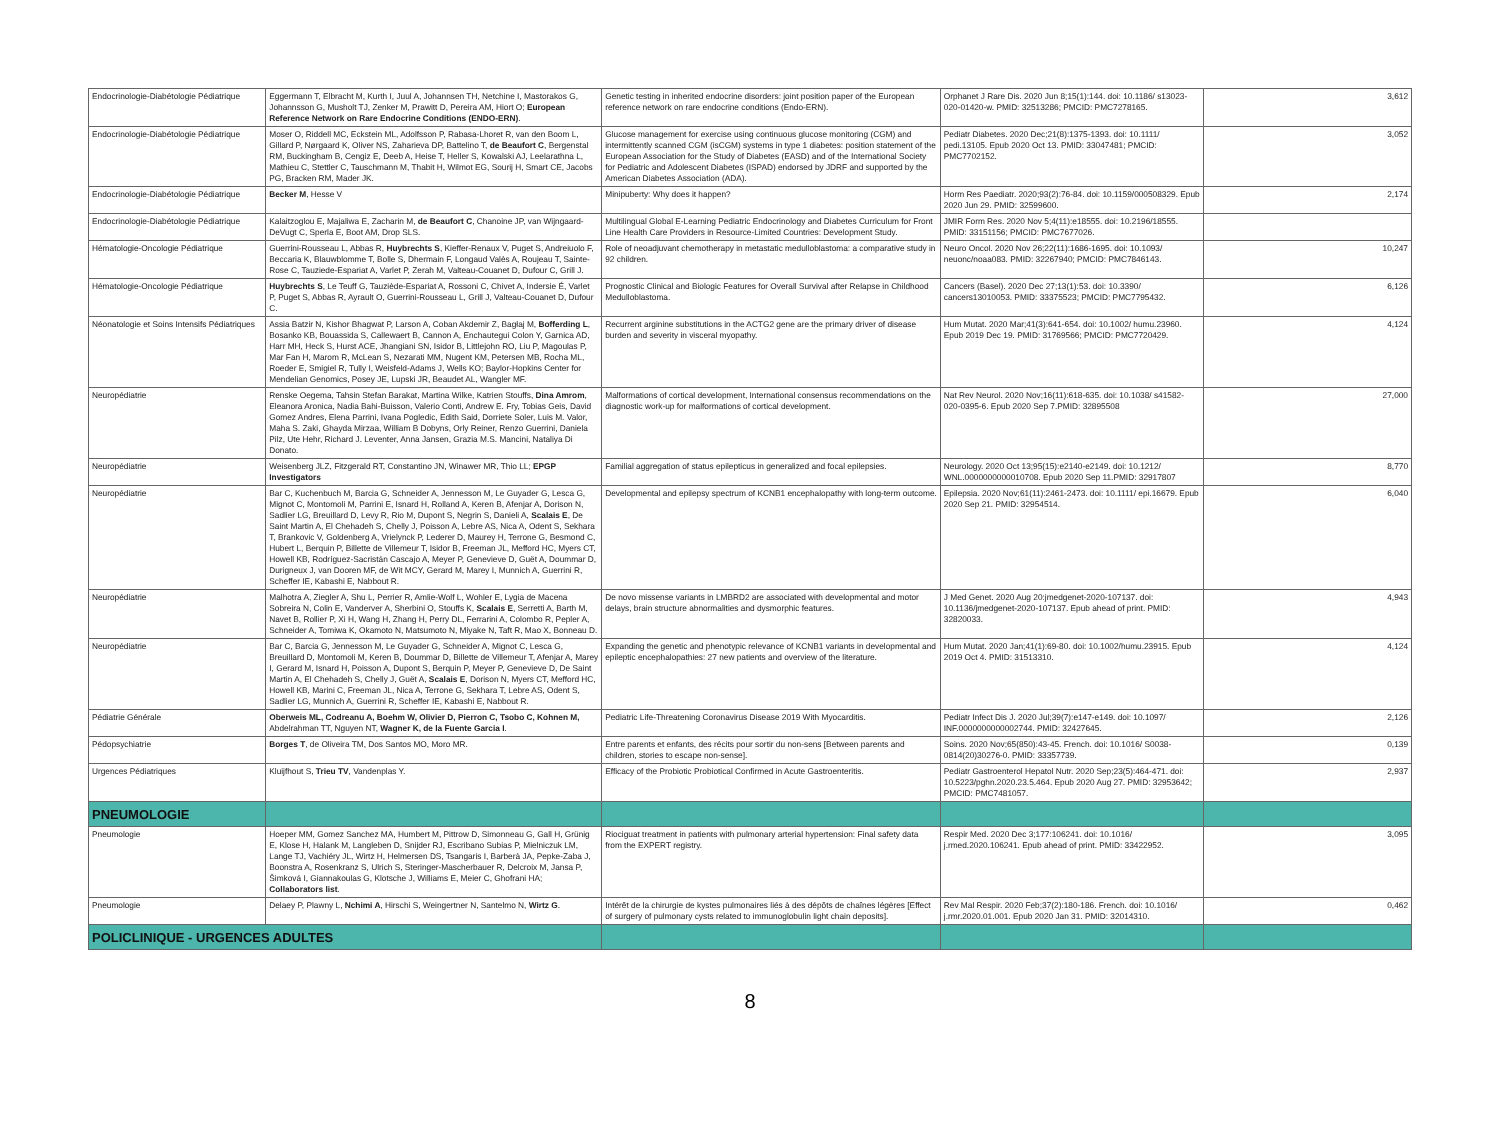| Endocrinologie-Diabétologie Pédiatrique | Eggermann T, Elbracht M, Kurth I, Juul A, Johannsen TH, Netchine I, Mastorakos G, Johannsson G, Musholt TJ, Zenker M, Prawitt D, Pereira AM, Hiort O; European Reference Network on Rare Endocrine Conditions (ENDO-ERN) . | Genetic testing in inherited endocrine disorders: joint position paper of the European reference network on rare endocrine conditions (Endo-ERN). | Orphanet J Rare Dis. 2020 Jun 8;15(1):144. doi: 10.1186/ s13023-020-01420-w. PMID: 32513286; PMCID: PMC7278165. | 3,612 |
| Endocrinologie-Diabétologie Pédiatrique | Moser O, Riddell MC, Eckstein ML, Adolfsson P, Rabasa-Lhoret R, van den Boom L, Gillard P, Nørgaard K, Oliver NS, Zaharieva DP, Battelino T, de Beaufort C , Bergenstal RM, Buckingham B, Cengiz E, Deeb A, Heise T, Heller S, Kowalski AJ, Leelarathna L, Mathieu C, Stettler C, Tauschmann M, Thabit H, Wilmot EG, Sourij H, Smart CE, Jacobs PG, Bracken RM, Mader JK. | Glucose management for exercise using continuous glucose monitoring (CGM) and intermittently scanned CGM (isCGM) systems in type 1 diabetes: position statement of the European Association for the Study of Diabetes (EASD) and of the International Society for Pediatric and Adolescent Diabetes (ISPAD) endorsed by JDRF and supported by the American Diabetes Association (ADA). | Pediatr Diabetes. 2020 Dec;21(8):1375-1393. doi: 10.1111/ pedi.13105. Epub 2020 Oct 13. PMID: 33047481; PMCID: PMC7702152. | 3,052 |
| Endocrinologie-Diabétologie Pédiatrique | Becker M , Hesse V | Minipuberty: Why does it happen? | Horm Res Paediatr. 2020;93(2):76-84. doi: 10.1159/000508329. Epub 2020 Jun 29. PMID: 32599600. | 2,174 |
| Endocrinologie-Diabétologie Pédiatrique | Kalaitzoglou E, Majaliwa E, Zacharin M, de Beaufort C , Chanoine JP, van Wijngaard-DeVugt C, Sperla E, Boot AM, Drop SLS. | Multilingual Global E-Learning Pediatric Endocrinology and Diabetes Curriculum for Front Line Health Care Providers in Resource-Limited Countries: Development Study. | JMIR Form Res. 2020 Nov 5;4(11):e18555. doi: 10.2196/18555. PMID: 33151156; PMCID: PMC7677026. | |
| Hématologie-Oncologie Pédiatrique | Guerrini-Rousseau L, Abbas R, Huybrechts S , Kieffer-Renaux V, Puget S, Andreiuolo F, Beccaria K, Blauwblomme T, Bolle S, Dhermain F, Longaud Valès A, Roujeau T, Sainte-Rose C, Tauziede-Espariat A, Varlet P, Zerah M, Valteau-Couanet D, Dufour C, Grill J. | Role of neoadjuvant chemotherapy in metastatic medulloblastoma: a comparative study in 92 children. | Neuro Oncol. 2020 Nov 26;22(11):1686-1695. doi: 10.1093/ neuonc/noaa083. PMID: 32267940; PMCID: PMC7846143. | 10,247 |
| Hématologie-Oncologie Pédiatrique | Huybrechts S , Le Teuff G, Tauziède-Espariat A, Rossoni C, Chivet A, Indersie É, Varlet P, Puget S, Abbas R, Ayrault O, Guerrini-Rousseau L, Grill J, Valteau-Couanet D, Dufour C. | Prognostic Clinical and Biologic Features for Overall Survival after Relapse in Childhood Medulloblastoma. | Cancers (Basel). 2020 Dec 27;13(1):53. doi: 10.3390/ cancers13010053. PMID: 33375523; PMCID: PMC7795432. | 6,126 |
| Néonatologie et Soins Intensifs Pédiatriques | Assia Batzir N, Kishor Bhagwat P, Larson A, Coban Akdemir Z, Bagłaj M, Bofferding L , Bosanko KB, Bouassida S, Callewaert B, Cannon A, Enchautegui Colon Y, Garnica AD, Harr MH, Heck S, Hurst ACE, Jhangiani SN, Isidor B, Littlejohn RO, Liu P, Magoulas P, Mar Fan H, Marom R, McLean S, Nezarati MM, Nugent KM, Petersen MB, Rocha ML, Roeder E, Smigiel R, Tully I, Weisfeld-Adams J, Wells KO; Baylor-Hopkins Center for Mendelian Genomics, Posey JE, Lupski JR, Beaudet AL, Wangler MF. | Recurrent arginine substitutions in the ACTG2 gene are the primary driver of disease burden and severity in visceral myopathy. | Hum Mutat. 2020 Mar;41(3):641-654. doi: 10.1002/ humu.23960. Epub 2019 Dec 19. PMID: 31769566; PMCID: PMC7720429. | 4,124 |
| Neuropédiatrie | Renske Oegema, Tahsin Stefan Barakat, Martina Wilke, Katrien Stouffs, Dina Amrom , Eleanora Aronica, Nadia Bahi-Buisson, Valerio Conti, Andrew E. Fry, Tobias Geis, David Gomez Andres, Elena Parrini, Ivana Pogledic, Edith Said, Dorriete Soler, Luis M. Valor, Maha S. Zaki, Ghayda Mirzaa, William B Dobyns, Orly Reiner, Renzo Guerrini, Daniela Pilz, Ute Hehr, Richard J. Leventer, Anna Jansen, Grazia M.S. Mancini, Nataliya Di Donato. | Malformations of cortical development, International consensus recommendations on the diagnostic work-up for malformations of cortical development. | Nat Rev Neurol. 2020 Nov;16(11):618-635. doi: 10.1038/ s41582-020-0395-6. Epub 2020 Sep 7.PMID: 32895508 | 27,000 |
| Neuropédiatrie | Weisenberg JLZ, Fitzgerald RT, Constantino JN, Winawer MR, Thio LL; EPGP Investigators | Familial aggregation of status epilepticus in generalized and focal epilepsies. | Neurology. 2020 Oct 13;95(15):e2140-e2149. doi: 10.1212/ WNL.0000000000010708. Epub 2020 Sep 11.PMID: 32917807 | 8,770 |
| Neuropédiatrie | Bar C, Kuchenbuch M, Barcia G, Schneider A, Jennesson M, Le Guyader G, Lesca G, Mignot C, Montomoli M, Parrini E, Isnard H, Rolland A, Keren B, Afenjar A, Dorison N, Sadlier LG, Breuillard D, Levy R, Rio M, Dupont S, Negrin S, Danieli A, Scalais E , De Saint Martin A, El Chehadeh S, Chelly J, Poisson A, Lebre AS, Nica A, Odent S, Sekhara T, Brankovic V, Goldenberg A, Vrielynck P, Lederer D, Maurey H, Terrone G, Besmond C, Hubert L, Berquin P, Billette de Villemeur T, Isidor B, Freeman JL, Mefford HC, Myers CT, Howell KB, Rodríguez-Sacristán Cascajo A, Meyer P, Genevieve D, Guët A, Doummar D, Durigneux J, van Dooren MF, de Wit MCY, Gerard M, Marey I, Munnich A, Guerrini R, Scheffer IE, Kabashi E, Nabbout R. | Developmental and epilepsy spectrum of KCNB1 encephalopathy with long-term outcome. | Epilepsia. 2020 Nov;61(11):2461-2473. doi: 10.1111/ epi.16679. Epub 2020 Sep 21. PMID: 32954514. | 6,040 |
| Neuropédiatrie | Malhotra A, Ziegler A, Shu L, Perrier R, Amlie-Wolf L, Wohler E, Lygia de Macena Sobreira N, Colin E, Vanderver A, Sherbini O, Stouffs K, Scalais E , Serretti A, Barth M, Navet B, Rollier P, Xi H, Wang H, Zhang H, Perry DL, Ferrarini A, Colombo R, Pepler A, Schneider A, Tomiwa K, Okamoto N, Matsumoto N, Miyake N, Taft R, Mao X, Bonneau D. | De novo missense variants in LMBRD2 are associated with developmental and motor delays, brain structure abnormalities and dysmorphic features. | J Med Genet. 2020 Aug 20:jmedgenet-2020-107137. doi: 10.1136/jmedgenet-2020-107137. Epub ahead of print. PMID: 32820033. | 4,943 |
| Neuropédiatrie | Bar C, Barcia G, Jennesson M, Le Guyader G, Schneider A, Mignot C, Lesca G, Breuillard D, Montomoli M, Keren B, Doummar D, Billette de Villemeur T, Afenjar A, Marey I, Gerard M, Isnard H, Poisson A, Dupont S, Berquin P, Meyer P, Genevieve D, De Saint Martin A, El Chehadeh S, Chelly J, Guët A, Scalais E , Dorison N, Myers CT, Mefford HC, Howell KB, Marini C, Freeman JL, Nica A, Terrone G, Sekhara T, Lebre AS, Odent S, Sadlier LG, Munnich A, Guerrini R, Scheffer IE, Kabashi E, Nabbout R. | Expanding the genetic and phenotypic relevance of KCNB1 variants in developmental and epileptic encephalopathies: 27 new patients and overview of the literature. | Hum Mutat. 2020 Jan;41(1):69-80. doi: 10.1002/humu.23915. Epub 2019 Oct 4. PMID: 31513310. | 4,124 |
| Pédiatrie Générale | Oberweis ML, Codreanu A, Boehm W, Olivier D, Pierron C, Tsobo C, Kohnen M, Abdelrahman TT, Nguyen NT, Wagner K, de la Fuente Garcia I . | Pediatric Life-Threatening Coronavirus Disease 2019 With Myocarditis. | Pediatr Infect Dis J. 2020 Jul;39(7):e147-e149. doi: 10.1097/ INF.0000000000002744. PMID: 32427645. | 2,126 |
| Pédopsychiatrie | Borges T , de Oliveira TM, Dos Santos MO, Moro MR. | Entre parents et enfants, des récits pour sortir du non-sens [Between parents and children, stories to escape non-sense]. | Soins. 2020 Nov;65(850):43-45. French. doi: 10.1016/ S0038-0814(20)30276-0. PMID: 33357739. | 0,139 |
| Urgences Pédiatriques | Kluijfhout S, Trieu TV , Vandenplas Y. | Efficacy of the Probiotic Probiotical Confirmed in Acute Gastroenteritis. | Pediatr Gastroenterol Hepatol Nutr. 2020 Sep;23(5):464-471. doi: 10.5223/pghn.2020.23.5.464. Epub 2020 Aug 27. PMID: 32953642; PMCID: PMC7481057. | 2,937 |
| PNEUMOLOGIE | | | | |
| Pneumologie | Hoeper MM, Gomez Sanchez MA, Humbert M, Pittrow D, Simonneau G, Gall H, Grünig E, Klose H, Halank M, Langleben D, Snijder RJ, Escribano Subias P, Mielniczuk LM, Lange TJ, Vachiéry JL, Wirtz H, Helmersen DS, Tsangaris I, Barberà JA, Pepke-Zaba J, Boonstra A, Rosenkranz S, Ulrich S, Steringer-Mascherbauer R, Delcroix M, Jansa P, Šimková I, Giannakoulas G, Klotsche J, Williams E, Meier C, Ghofrani HA; Collaborators list . | Riociguat treatment in patients with pulmonary arterial hypertension: Final safety data from the EXPERT registry. | Respir Med. 2020 Dec 3;177:106241. doi: 10.1016/ j.rmed.2020.106241. Epub ahead of print. PMID: 33422952. | 3,095 |
| Pneumologie | Delaey P, Plawny L, Nchimi A , Hirschi S, Weingertner N, Santelmo N, Wirtz G . | Intérêt de la chirurgie de kystes pulmonaires liés à des dépôts de chaînes légères [Effect of surgery of pulmonary cysts related to immunoglobulin light chain deposits]. | Rev Mal Respir. 2020 Feb;37(2):180-186. French. doi: 10.1016/ j.rmr.2020.01.001. Epub 2020 Jan 31. PMID: 32014310. | 0,462 |
| POLICLINIQUE - URGENCES ADULTES | | | | |
8